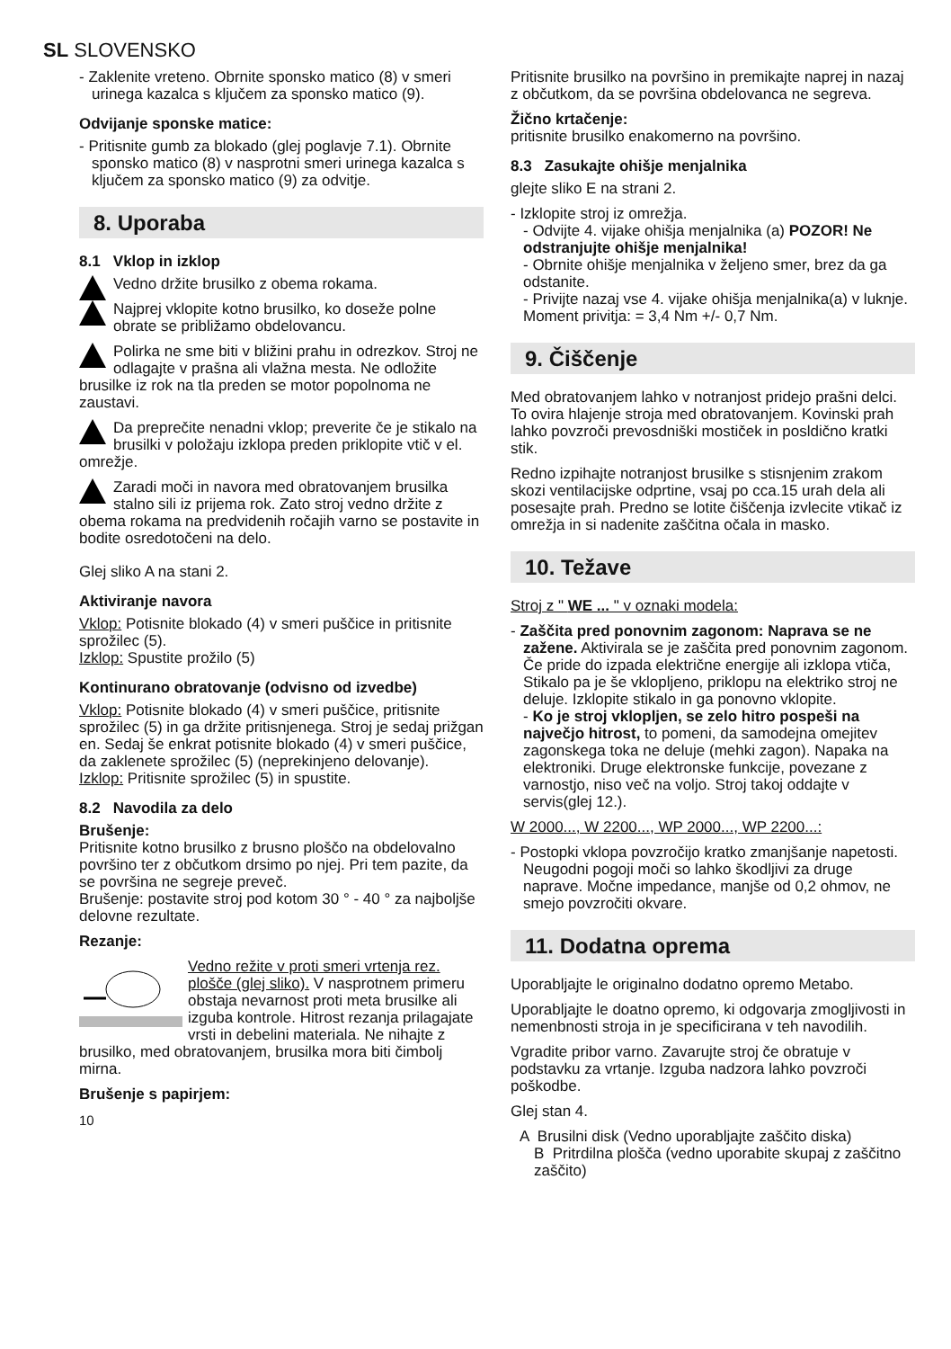SL SLOVENSKO
- Zaklenite vreteno. Obrnite sponsko matico (8) v smeri urinega kazalca s ključem za sponsko matico (9).
Odvijanje sponske matice:
- Pritisnite gumb za blokado (glej poglavje 7.1). Obrnite sponsko matico (8) v nasprotni smeri urinega kazalca s ključem za sponsko matico (9) za odvitje.
8. Uporaba
8.1 Vklop in izklop
Vedno držite brusilko z obema rokama.
Najprej vklopite kotno brusilko, ko doseže polne obrate se približamo obdelovancu.
Polirka ne sme biti v bližini prahu in odrezkov. Stroj ne odlagajte v prašna ali vlažna mesta. Ne odložite brusilke iz rok na tla preden se motor popolnoma ne zaustavi.
Da preprečite nenadni vklop; preverite če je stikalo na brusilki v položaju izklopa preden priklopite vtič v el. omrežje.
Zaradi moči in navora med obratovanjem brusilka stalno sili iz prijema rok. Zato stroj vedno držite z obema rokama na predvidenih ročajih varno se postavite in bodite osredotočeni na delo.
Glej sliko A na stani 2.
Aktiviranje navora
Vklop: Potisnite blokado (4) v smeri puščice in pritisnite sprožilec (5).
Izklop: Spustite prožilo (5)
Kontinurano obratovanje (odvisno od izvedbe)
Vklop: Potisnite blokado (4) v smeri puščice, pritisnite sprožilec (5) in ga držite pritisnjenega. Stroj je sedaj prižgan en. Sedaj še enkrat potisnite blokado (4) v smeri puščice, da zaklenete sprožilec (5) (neprekinjeno delovanje).
Izklop: Pritisnite sprožilec (5) in spustite.
8.2 Navodila za delo
Brušenje:
Pritisnite kotno brusilko z brusno ploščo na obdelovalno površino ter z občutkom drsimo po njej. Pri tem pazite, da se površina ne segreje preveč.
Brušenje: postavite stroj pod kotom 30 ° - 40 ° za najboljše delovne rezultate.
Rezanje:
Vedno režite v proti smeri vrtenja rez. plošče (glej sliko). V nasprotnem primeru obstaja nevarnost proti meta brusilke ali izguba kontrole. Hitrost rezanja prilagajate vrsti in debelini materiala. Ne nihajte z brusilko, med obratovanjem, brusilka mora biti čimbolj mirna.
Brušenje s papirjem:
10
Pritisnite brusilko na površino in premikajte naprej in nazaj z občutkom, da se površina obdelovanca ne segreva.
Žično krtačenje:
pritisnite brusilko enakomerno na površino.
8.3 Zasukajte ohišje menjalnika
glejte sliko E na strani 2.
- Izklopite stroj iz omrežja.
- Odvijte 4. vijake ohišja menjalnika (a) POZOR! Ne odstranjujte ohišje menjalnika!
- Obrnite ohišje menjalnika v željeno smer, brez da ga odstanite.
- Privijte nazaj vse 4. vijake ohišja menjalnika(a) v luknje. Moment privitja: = 3,4 Nm +/- 0,7 Nm.
9. Čiščenje
Med obratovanjem lahko v notranjost pridejo prašni delci. To ovira hlajenje stroja med obratovanjem. Kovinski prah lahko povzroči prevosdniški mostiček in posldično kratki stik.
Redno izpihajte notranjost brusilke s stisnjenim zrakom skozi ventilacijske odprtine, vsaj po cca.15 urah dela ali posesajte prah. Predno se lotite čiščenja izvlecite vtikač iz omrežja in si nadenite zaščitna očala in masko.
10. Težave
Stroj z " WE ... " v oznaki modela:
- Zaščita pred ponovnim zagonom: Naprava se ne zažene. Aktivirala se je zaščita pred ponovnim zagonom. Če pride do izpada električne energije ali izklopa vtiča, Stikalo pa je še vklopljeno, priklopu na elektriko stroj ne deluje. Izklopite stikalo in ga ponovno vklopite.
- Ko je stroj vklopljen, se zelo hitro pospeši na največjo hitrost, to pomeni, da samodejna omejitev zagonskega toka ne deluje (mehki zagon). Napaka na elektroniki. Druge elektronske funkcije, povezane z varnostjo, niso več na voljo. Stroj takoj oddajte v servis(glej 12.).
W 2000..., W 2200..., WP 2000..., WP 2200...:
- Postopki vklopa povzročijo kratko zmanjšanje napetosti. Neugodni pogoji moči so lahko škodljivi za druge naprave. Močne impedance, manjše od 0,2 ohmov, ne smejo povzročiti okvare.
11. Dodatna oprema
Uporabljajte le originalno dodatno opremo Metabo.
Uporabljajte le doatno opremo, ki odgovarja zmogljivosti in nemenbnosti stroja in je specificirana v teh navodilih.
Vgradite pribor varno. Zavarujte stroj če obratuje v podstavku za vrtanje. Izguba nadzora lahko povzroči poškodbe.
Glej stan 4.
A Brusilni disk (Vedno uporabljajte zaščito diska)
B Pritrdilna plošča (vedno uporabite skupaj z zaščitno zaščito)